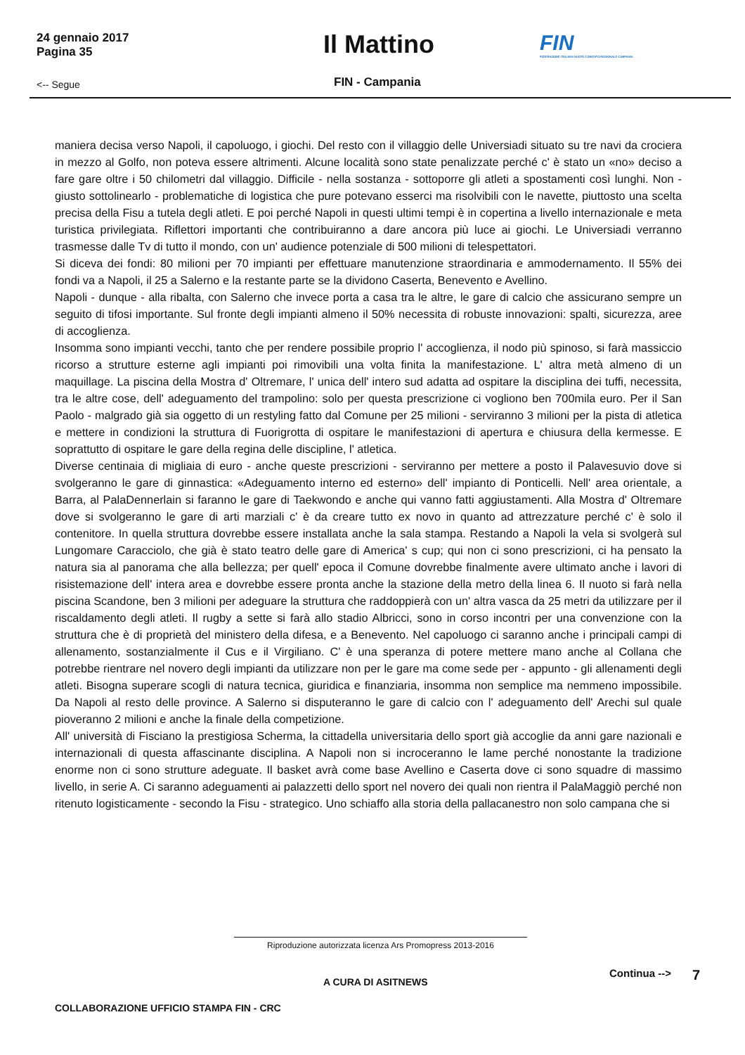24 gennaio 2017
Pagina 35
Il Mattino
FIN
FEDERAZIONE ITALIANA NUOTO COMITATO REGIONALE CAMPANIA
<-- Segue FIN - Campania
maniera decisa verso Napoli, il capoluogo, i giochi. Del resto con il villaggio delle Universiadi situato su tre navi da crociera in mezzo al Golfo, non poteva essere altrimenti. Alcune località sono state penalizzate perché c' è stato un «no» deciso a fare gare oltre i 50 chilometri dal villaggio. Difficile - nella sostanza - sottoporre gli atleti a spostamenti così lunghi. Non - giusto sottolinearlo - problematiche di logistica che pure potevano esserci ma risolvibili con le navette, piuttosto una scelta precisa della Fisu a tutela degli atleti. E poi perché Napoli in questi ultimi tempi è in copertina a livello internazionale e meta turistica privilegiata. Riflettori importanti che contribuiranno a dare ancora più luce ai giochi. Le Universiadi verranno trasmesse dalle Tv di tutto il mondo, con un' audience potenziale di 500 milioni di telespettatori.
Si diceva dei fondi: 80 milioni per 70 impianti per effettuare manutenzione straordinaria e ammodernamento. Il 55% dei fondi va a Napoli, il 25 a Salerno e la restante parte se la dividono Caserta, Benevento e Avellino.
Napoli - dunque - alla ribalta, con Salerno che invece porta a casa tra le altre, le gare di calcio che assicurano sempre un seguito di tifosi importante. Sul fronte degli impianti almeno il 50% necessita di robuste innovazioni: spalti, sicurezza, aree di accoglienza.
Insomma sono impianti vecchi, tanto che per rendere possibile proprio l' accoglienza, il nodo più spinoso, si farà massiccio ricorso a strutture esterne agli impianti poi rimovibili una volta finita la manifestazione. L' altra metà almeno di un maquillage. La piscina della Mostra d' Oltremare, l' unica dell' intero sud adatta ad ospitare la disciplina dei tuffi, necessita, tra le altre cose, dell' adeguamento del trampolino: solo per questa prescrizione ci vogliono ben 700mila euro. Per il San Paolo - malgrado già sia oggetto di un restyling fatto dal Comune per 25 milioni - serviranno 3 milioni per la pista di atletica e mettere in condizioni la struttura di Fuorigrotta di ospitare le manifestazioni di apertura e chiusura della kermesse. E soprattutto di ospitare le gare della regina delle discipline, l' atletica.
Diverse centinaia di migliaia di euro - anche queste prescrizioni - serviranno per mettere a posto il Palavesuvio dove si svolgeranno le gare di ginnastica: «Adeguamento interno ed esterno» dell' impianto di Ponticelli. Nell' area orientale, a Barra, al PalaDennerlain si faranno le gare di Taekwondo e anche qui vanno fatti aggiustamenti. Alla Mostra d' Oltremare dove si svolgeranno le gare di arti marziali c' è da creare tutto ex novo in quanto ad attrezzature perché c' è solo il contenitore. In quella struttura dovrebbe essere installata anche la sala stampa. Restando a Napoli la vela si svolgerà sul Lungomare Caracciolo, che già è stato teatro delle gare di America' s cup; qui non ci sono prescrizioni, ci ha pensato la natura sia al panorama che alla bellezza; per quell' epoca il Comune dovrebbe finalmente avere ultimato anche i lavori di risistemazione dell' intera area e dovrebbe essere pronta anche la stazione della metro della linea 6. Il nuoto si farà nella piscina Scandone, ben 3 milioni per adeguare la struttura che raddoppierà con un' altra vasca da 25 metri da utilizzare per il riscaldamento degli atleti. Il rugby a sette si farà allo stadio Albricci, sono in corso incontri per una convenzione con la struttura che è di proprietà del ministero della difesa, e a Benevento. Nel capoluogo ci saranno anche i principali campi di allenamento, sostanzialmente il Cus e il Virgiliano. C' è una speranza di potere mettere mano anche al Collana che potrebbe rientrare nel novero degli impianti da utilizzare non per le gare ma come sede per - appunto - gli allenamenti degli atleti. Bisogna superare scogli di natura tecnica, giuridica e finanziaria, insomma non semplice ma nemmeno impossibile. Da Napoli al resto delle province. A Salerno si disputeranno le gare di calcio con l' adeguamento dell' Arechi sul quale pioveranno 2 milioni e anche la finale della competizione.
All' università di Fisciano la prestigiosa Scherma, la cittadella universitaria dello sport già accoglie da anni gare nazionali e internazionali di questa affascinante disciplina. A Napoli non si incroceranno le lame perché nonostante la tradizione enorme non ci sono strutture adeguate. Il basket avrà come base Avellino e Caserta dove ci sono squadre di massimo livello, in serie A. Ci saranno adeguamenti ai palazzetti dello sport nel novero dei quali non rientra il PalaMaggiò perché non ritenuto logisticamente - secondo la Fisu - strategico. Uno schiaffo alla storia della pallacanestro non solo campana che si
Riproduzione autorizzata licenza Ars Promopress 2013-2016
A CURA DI ASITNEWS
Continua --> 7
COLLABORAZIONE UFFICIO STAMPA FIN - CRC